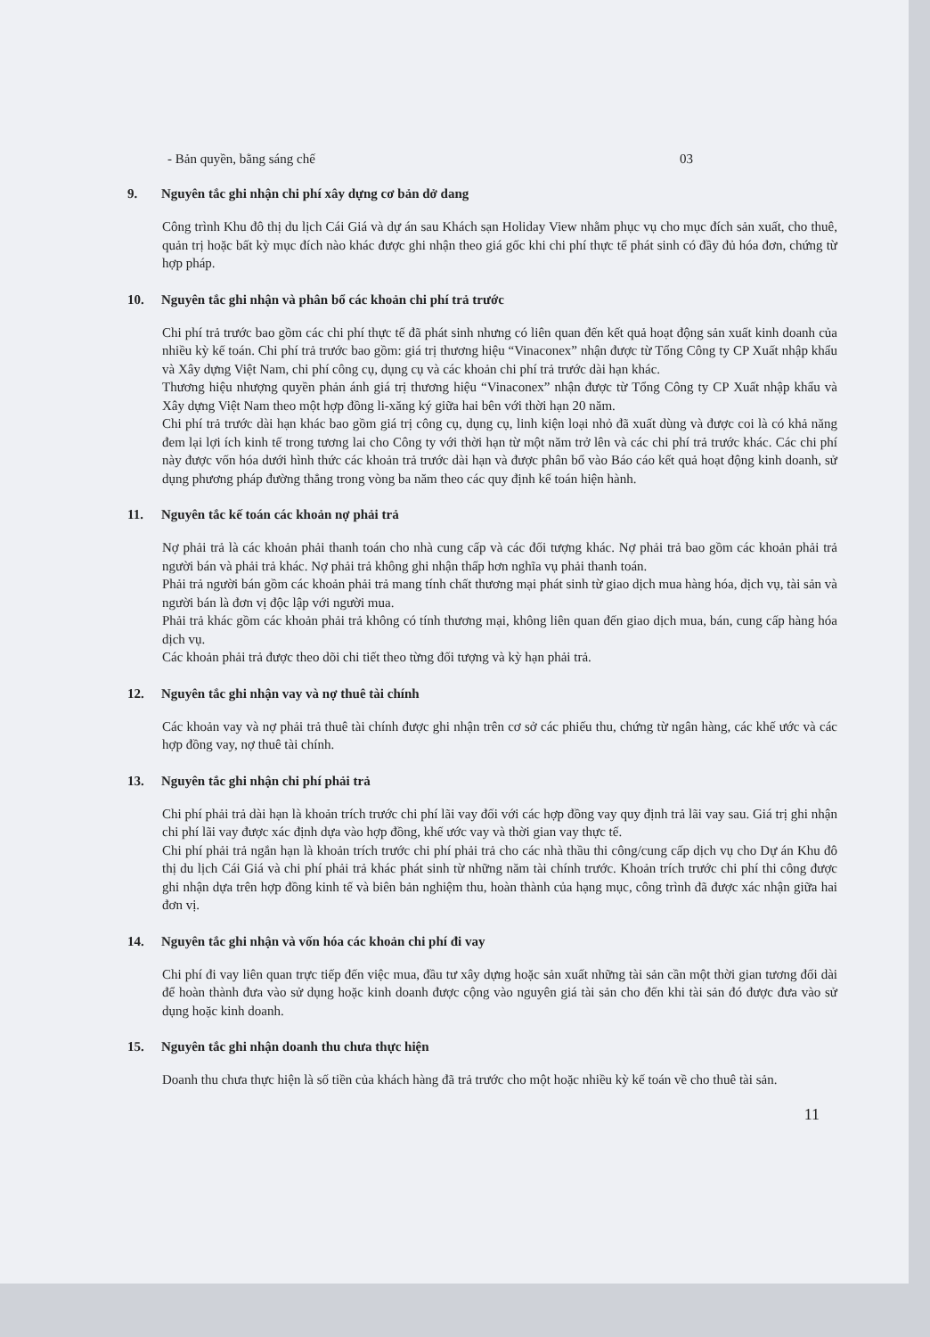- Bản quyền, bằng sáng chế 03
9. Nguyên tắc ghi nhận chi phí xây dựng cơ bản dở dang
Công trình Khu đô thị du lịch Cái Giá và dự án sau Khách sạn Holiday View nhằm phục vụ cho mục đích sản xuất, cho thuê, quản trị hoặc bất kỳ mục đích nào khác được ghi nhận theo giá gốc khi chi phí thực tế phát sinh có đầy đủ hóa đơn, chứng từ hợp pháp.
10. Nguyên tắc ghi nhận và phân bổ các khoản chi phí trả trước
Chi phí trả trước bao gồm các chi phí thực tế đã phát sinh nhưng có liên quan đến kết quả hoạt động sản xuất kinh doanh của nhiều kỳ kế toán. Chi phí trả trước bao gồm: giá trị thương hiệu “Vinaconex” nhận được từ Tổng Công ty CP Xuất nhập khẩu và Xây dựng Việt Nam, chi phí công cụ, dụng cụ và các khoản chi phí trả trước dài hạn khác.
Thương hiệu nhượng quyền phản ánh giá trị thương hiệu “Vinaconex” nhận được từ Tổng Công ty CP Xuất nhập khẩu và Xây dựng Việt Nam theo một hợp đồng li-xăng ký giữa hai bên với thời hạn 20 năm.
Chi phí trả trước dài hạn khác bao gồm giá trị công cụ, dụng cụ, linh kiện loại nhỏ đã xuất dùng và được coi là có khả năng đem lại lợi ích kinh tế trong tương lai cho Công ty với thời hạn từ một năm trở lên và các chi phí trả trước khác. Các chi phí này được vốn hóa dưới hình thức các khoản trả trước dài hạn và được phân bổ vào Báo cáo kết quả hoạt động kinh doanh, sử dụng phương pháp đường thẳng trong vòng ba năm theo các quy định kế toán hiện hành.
11. Nguyên tắc kế toán các khoản nợ phải trả
Nợ phải trả là các khoản phải thanh toán cho nhà cung cấp và các đối tượng khác. Nợ phải trả bao gồm các khoản phải trả người bán và phải trả khác. Nợ phải trả không ghi nhận thấp hơn nghĩa vụ phải thanh toán.
Phải trả người bán gồm các khoản phải trả mang tính chất thương mại phát sinh từ giao dịch mua hàng hóa, dịch vụ, tài sản và người bán là đơn vị độc lập với người mua.
Phải trả khác gồm các khoản phải trả không có tính thương mại, không liên quan đến giao dịch mua, bán, cung cấp hàng hóa dịch vụ.
Các khoản phải trả được theo dõi chi tiết theo từng đối tượng và kỳ hạn phải trả.
12. Nguyên tắc ghi nhận vay và nợ thuê tài chính
Các khoản vay và nợ phải trả thuê tài chính được ghi nhận trên cơ sở các phiếu thu, chứng từ ngân hàng, các khế ước và các hợp đồng vay, nợ thuê tài chính.
13. Nguyên tắc ghi nhận chi phí phải trả
Chi phí phải trả dài hạn là khoản trích trước chi phí lãi vay đối với các hợp đồng vay quy định trả lãi vay sau. Giá trị ghi nhận chi phí lãi vay được xác định dựa vào hợp đồng, khế ước vay và thời gian vay thực tế.
Chi phí phải trả ngắn hạn là khoản trích trước chi phí phải trả cho các nhà thầu thi công/cung cấp dịch vụ cho Dự án Khu đô thị du lịch Cái Giá và chi phí phải trả khác phát sinh từ những năm tài chính trước. Khoản trích trước chi phí thi công được ghi nhận dựa trên hợp đồng kinh tế và biên bản nghiệm thu, hoàn thành của hạng mục, công trình đã được xác nhận giữa hai đơn vị.
14. Nguyên tắc ghi nhận và vốn hóa các khoản chi phí đi vay
Chi phí đi vay liên quan trực tiếp đến việc mua, đầu tư xây dựng hoặc sản xuất những tài sản cần một thời gian tương đối dài để hoàn thành đưa vào sử dụng hoặc kinh doanh được cộng vào nguyên giá tài sản cho đến khi tài sản đó được đưa vào sử dụng hoặc kinh doanh.
15. Nguyên tắc ghi nhận doanh thu chưa thực hiện
Doanh thu chưa thực hiện là số tiền của khách hàng đã trả trước cho một hoặc nhiều kỳ kế toán về cho thuê tài sản.
11